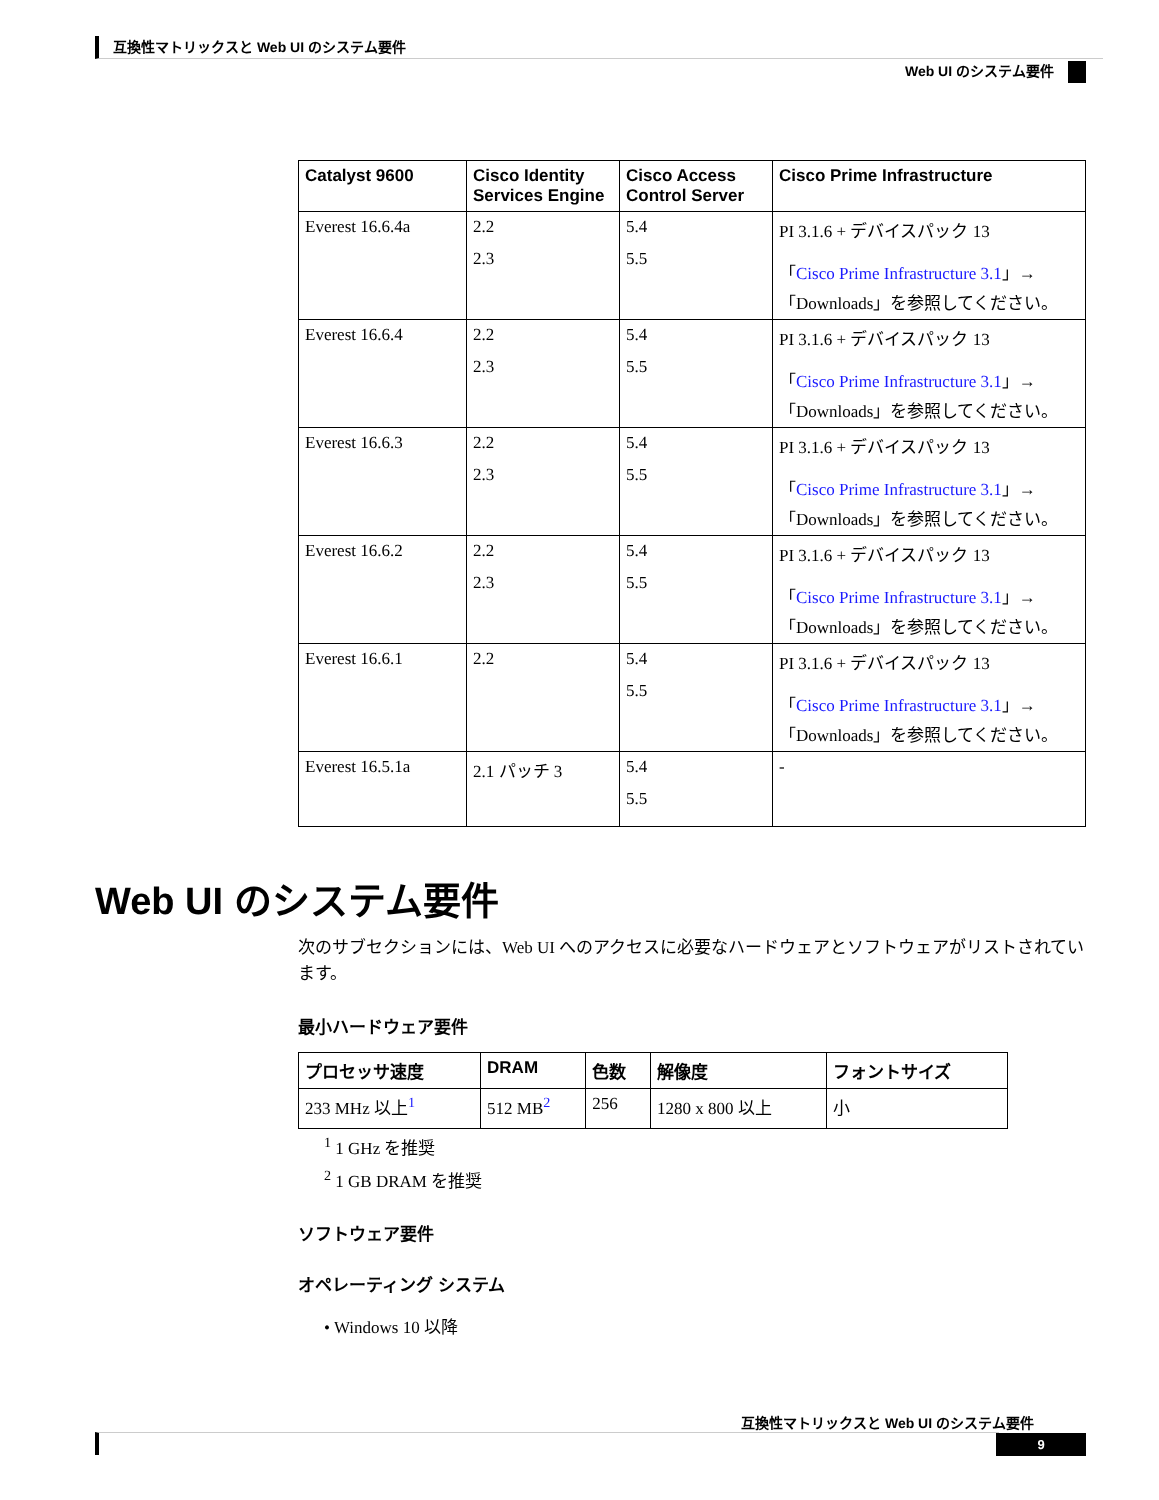互換性マトリックスと Web UI のシステム要件
Web UI のシステム要件
| Catalyst 9600 | Cisco Identity Services Engine | Cisco Access Control Server | Cisco Prime Infrastructure |
| --- | --- | --- | --- |
| Everest 16.6.4a | 2.2 2.3 | 5.4 5.5 | PI 3.1.6 + デバイスパック 13 「 Cisco Prime Infrastructure 3.1 」→「Downloads」を参照してください。 |
| Everest 16.6.4 | 2.2 2.3 | 5.4 5.5 | PI 3.1.6 + デバイスパック 13 「 Cisco Prime Infrastructure 3.1 」→「Downloads」を参照してください。 |
| Everest 16.6.3 | 2.2 2.3 | 5.4 5.5 | PI 3.1.6 + デバイスパック 13 「 Cisco Prime Infrastructure 3.1 」→「Downloads」を参照してください。 |
| Everest 16.6.2 | 2.2 2.3 | 5.4 5.5 | PI 3.1.6 + デバイスパック 13 「 Cisco Prime Infrastructure 3.1 」→「Downloads」を参照してください。 |
| Everest 16.6.1 | 2.2 | 5.4 5.5 | PI 3.1.6 + デバイスパック 13 「 Cisco Prime Infrastructure 3.1 」→「Downloads」を参照してください。 |
| Everest 16.5.1a | 2.1 パッチ 3 | 5.4 5.5 | - |
Web UI のシステム要件
次のサブセクションには、Web UI へのアクセスに必要なハードウェアとソフトウェアがリストされています。
最小ハードウェア要件
| プロセッサ速度 | DRAM | 色数 | 解像度 | フォントサイズ |
| --- | --- | --- | --- | --- |
| 233 MHz 以上<sup>1</sup> | 512 MB<sup>2</sup> | 256 | 1280 x 800 以上 | 小 |
<sup>1</sup> 1 GHz を推奨
<sup>2</sup> 1 GB DRAM を推奨
ソフトウェア要件
オペレーティング システム
• Windows 10 以降
互換性マトリックスと Web UI のシステム要件
9